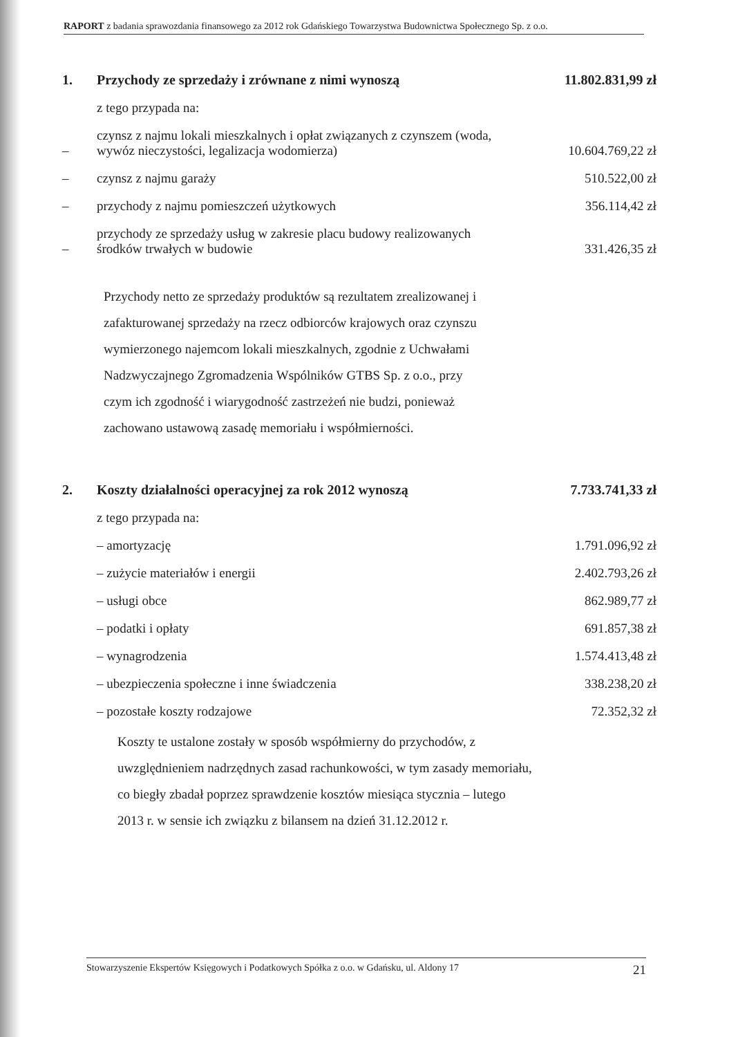RAPORT z badania sprawozdania finansowego za 2012 rok Gdańskiego Towarzystwa Budownictwa Społecznego Sp. z o.o.
| 1. | Przychody ze sprzedaży i zrównane z nimi wynoszą | 11.802.831,99 zł |
| | z tego przypada na: | |
| – | czynsz z najmu lokali mieszkalnych i opłat związanych z czynszem (woda, wywóz nieczystości, legalizacja wodomierza) | 10.604.769,22 zł |
| – | czynsz z najmu garaży | 510.522,00 zł |
| – | przychody z najmu pomieszczeń użytkowych | 356.114,42 zł |
| – | przychody ze sprzedaży usług w zakresie placu budowy realizowanych środków trwałych w budowie | 331.426,35 zł |
Przychody netto ze sprzedaży produktów są rezultatem zrealizowanej i zafakturowanej sprzedaży na rzecz odbiorców krajowych oraz czynszu wymierzonego najemcom lokali mieszkalnych, zgodnie z Uchwałami Nadzwyczajnego Zgromadzenia Wspólników GTBS Sp. z o.o., przy czym ich zgodność i wiarygodność zastrzeżeń nie budzi, ponieważ zachowano ustawową zasadę memoriału i współmierności.
| 2. | Koszty działalności operacyjnej za rok 2012 wynoszą | 7.733.741,33 zł |
| | z tego przypada na: | |
| | – amortyzację | 1.791.096,92 zł |
| | – zużycie materiałów i energii | 2.402.793,26 zł |
| | – usługi obce | 862.989,77 zł |
| | – podatki i opłaty | 691.857,38 zł |
| | – wynagrodzenia | 1.574.413,48 zł |
| | – ubezpieczenia społeczne i inne świadczenia | 338.238,20 zł |
| | – pozostałe koszty rodzajowe | 72.352,32 zł |
Koszty te ustalone zostały w sposób współmierny do przychodów, z uwzględnieniem nadrzędnych zasad rachunkowości, w tym zasady memoriału, co biegły zbadał poprzez sprawdzenie kosztów miesiąca stycznia – lutego 2013 r. w sensie ich związku z bilansem na dzień 31.12.2012 r.
Stowarzyszenie Ekspertów Księgowych i Podatkowych Spółka z o.o. w Gdańsku, ul. Aldony 17 21